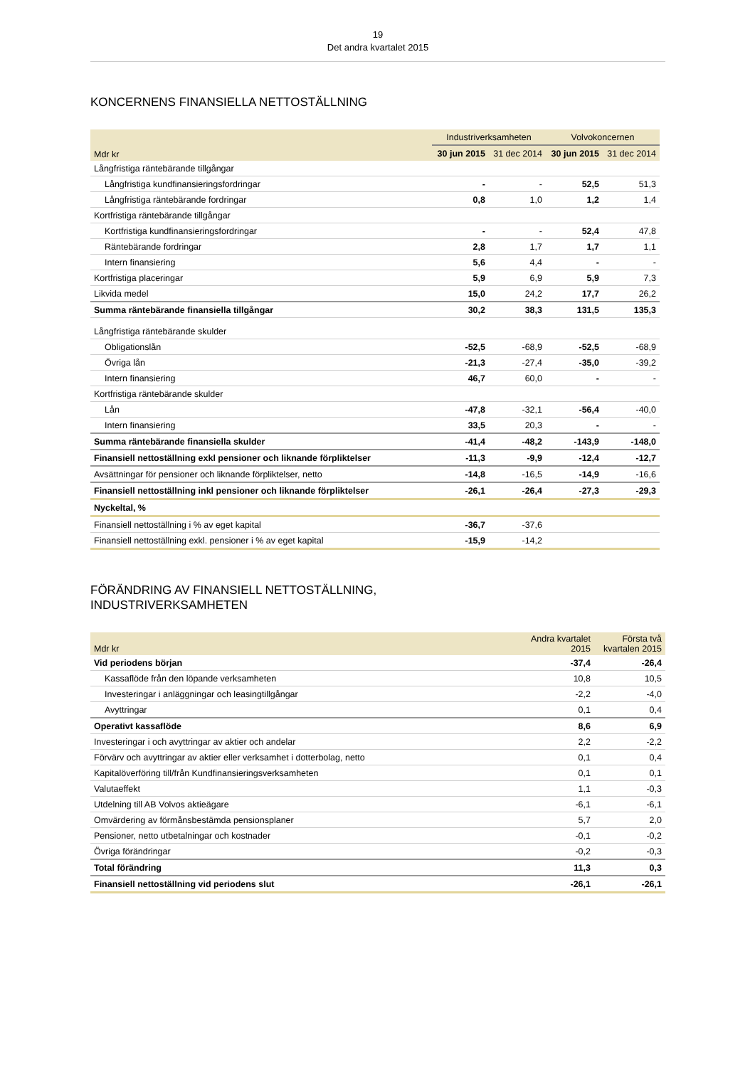19
Det andra kvartalet 2015
KONCERNENS FINANSIELLA NETTOSTÄLLNING
| | Industriverksamheten | | Volvokoncernen | |
| --- | --- | --- | --- | --- |
| Mdr kr | 30 jun 2015 | 31 dec 2014 | 30 jun 2015 | 31 dec 2014 |
| Långfristiga räntebärande tillgångar | | | | |
| Långfristiga kundfinansieringsfordringar | - | - | 52,5 | 51,3 |
| Långfristiga räntebärande fordringar | 0,8 | 1,0 | 1,2 | 1,4 |
| Kortfristiga räntebärande tillgångar | | | | |
| Kortfristiga kundfinansieringsfordringar | - | - | 52,4 | 47,8 |
| Räntebärande fordringar | 2,8 | 1,7 | 1,7 | 1,1 |
| Intern finansiering | 5,6 | 4,4 | - | - |
| Kortfristiga placeringar | 5,9 | 6,9 | 5,9 | 7,3 |
| Likvida medel | 15,0 | 24,2 | 17,7 | 26,2 |
| Summa räntebärande finansiella tillgångar | 30,2 | 38,3 | 131,5 | 135,3 |
| Långfristiga räntebärande skulder | | | | |
| Obligationslån | -52,5 | -68,9 | -52,5 | -68,9 |
| Övriga lån | -21,3 | -27,4 | -35,0 | -39,2 |
| Intern finansiering | 46,7 | 60,0 | - | - |
| Kortfristiga räntebärande skulder | | | | |
| Lån | -47,8 | -32,1 | -56,4 | -40,0 |
| Intern finansiering | 33,5 | 20,3 | - | - |
| Summa räntebärande finansiella skulder | -41,4 | -48,2 | -143,9 | -148,0 |
| Finansiell nettoställning exkl pensioner och liknande förpliktelser | -11,3 | -9,9 | -12,4 | -12,7 |
| Avsättningar för pensioner och liknande förpliktelser, netto | -14,8 | -16,5 | -14,9 | -16,6 |
| Finansiell nettoställning inkl pensioner och liknande förpliktelser | -26,1 | -26,4 | -27,3 | -29,3 |
| Nyckeltal, % | | | | |
| Finansiell nettoställning i % av eget kapital | -36,7 | -37,6 | | |
| Finansiell nettoställning exkl. pensioner i % av eget kapital | -15,9 | -14,2 | | |
FÖRÄNDRING AV FINANSIELL NETTOSTÄLLNING,
INDUSTRIVERKSAMHETEN
| Mdr kr | Andra kvartalet 2015 | Första två kvartalen 2015 |
| --- | --- | --- |
| Vid periodens början | -37,4 | -26,4 |
| Kassaflöde från den löpande verksamheten | 10,8 | 10,5 |
| Investeringar i anläggningar och leasingtillgångar | -2,2 | -4,0 |
| Avyttringar | 0,1 | 0,4 |
| Operativt kassaflöde | 8,6 | 6,9 |
| Investeringar i och avyttringar av aktier och andelar | 2,2 | -2,2 |
| Förvärv och avyttringar av aktier eller verksamhet i dotterbolag, netto | 0,1 | 0,4 |
| Kapitalöverföring till/från Kundfinansieringsverksamheten | 0,1 | 0,1 |
| Valutaeffekt | 1,1 | -0,3 |
| Utdelning till AB Volvos aktieägare | -6,1 | -6,1 |
| Omvärdering av förmånsbestämda pensionsplaner | 5,7 | 2,0 |
| Pensioner, netto utbetalningar och kostnader | -0,1 | -0,2 |
| Övriga förändringar | -0,2 | -0,3 |
| Total förändring | 11,3 | 0,3 |
| Finansiell nettoställning vid periodens slut | -26,1 | -26,1 |